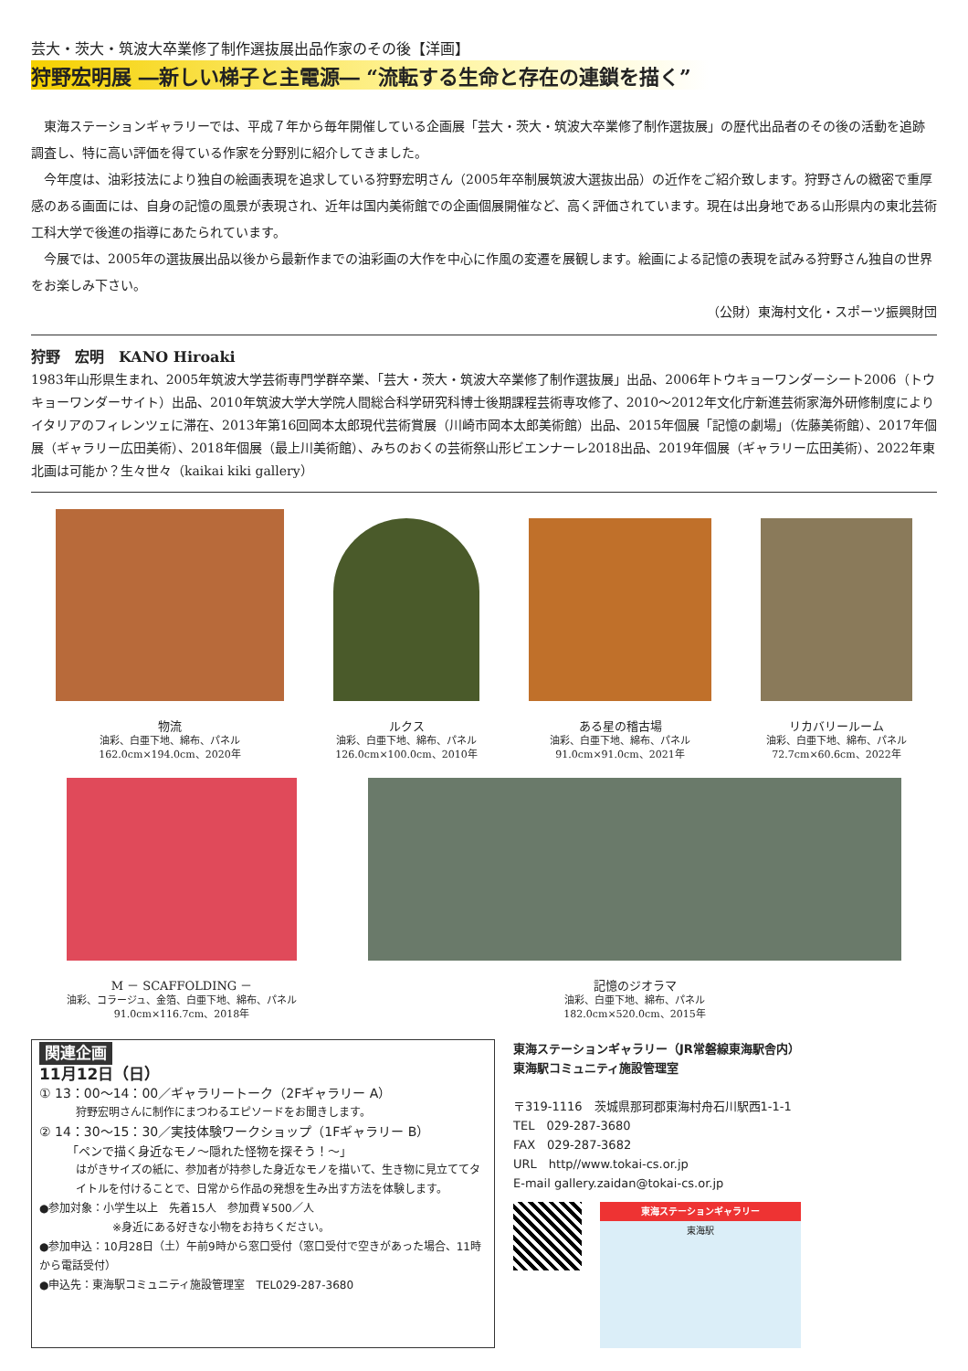芸大・茨大・筑波大卒業修了制作選抜展出品作家のその後【洋画】
狩野宏明展 ―新しい梯子と主電源― “流転する生命と存在の連鎖を描く”
東海ステーションギャラリーでは、平成７年から毎年開催している企画展「芸大・茨大・筑波大卒業修了制作選抜展」の歴代出品者のその後の活動を追跡調査し、特に高い評価を得ている作家を分野別に紹介してきました。
今年度は、油彩技法により独自の絵画表現を追求している狩野宏明さん（2005年卒制展筑波大選抜出品）の近作をご紹介致します。狩野さんの緻密で重厚感のある画面には、自身の記憶の風景が表現され、近年は国内美術館での企画個展開催など、高く評価されています。現在は出身地である山形県内の東北芸術工科大学で後進の指導にあたられています。
今展では、2005年の選抜展出品以後から最新作までの油彩画の大作を中心に作風の変遷を展観します。絵画による記憶の表現を試みる狩野さん独自の世界をお楽しみ下さい。
（公財）東海村文化・スポーツ振興財団
狩野　宏明　KANO Hiroaki
1983年山形県生まれ、2005年筑波大学芸術専門学群卒業、「芸大・茨大・筑波大卒業修了制作選抜展」出品、2006年トウキョーワンダーシート2006（トウキョーワンダーサイト）出品、2010年筑波大学大学院人間総合科学研究科博士後期課程芸術専攻修了、2010～2012年文化庁新進芸術家海外研修制度によりイタリアのフィレンツェに滞在、2013年第16回岡本太郎現代芸術賞展（川崎市岡本太郎美術館）出品、2015年個展「記憶の劇場」（佐藤美術館）、2017年個展（ギャラリー広田美術）、2018年個展（最上川美術館）、みちのおくの芸術祭山形ビエンナーレ2018出品、2019年個展（ギャラリー広田美術）、2022年東北画は可能か？生々世々（kaikai kiki gallery）
物流
油彩、白亜下地、綿布、パネル
162.0cm×194.0cm、2020年
ルクス
油彩、白亜下地、綿布、パネル
126.0cm×100.0cm、2010年
ある星の稽古場
油彩、白亜下地、綿布、パネル
91.0cm×91.0cm、2021年
リカバリールーム
油彩、白亜下地、綿布、パネル
72.7cm×60.6cm、2022年
M － SCAFFOLDING －
油彩、コラージュ、金箔、白亜下地、綿布、パネル
91.0cm×116.7cm、2018年
記憶のジオラマ
油彩、白亜下地、綿布、パネル
182.0cm×520.0cm、2015年
関連企画
11月12日（日）
① 13：00～14：00／ギャラリートーク（2Fギャラリー A）
狩野宏明さんに制作にまつわるエピソードをお聞きします。
② 14：30～15：30／実技体験ワークショップ（1Fギャラリー B）
「ペンで描く身近なモノ～隠れた怪物を探そう！～」
はがきサイズの紙に、参加者が持参した身近なモノを描いて、生き物に見立ててタイトルを付けることで、日常から作品の発想を生み出す方法を体験します。
●参加対象：小学生以上　先着15人　参加費￥500／人
※身近にある好きな小物をお持ちください。
●参加申込：10月28日（土）午前9時から窓口受付（窓口受付で空きがあった場合、11時から電話受付）
●申込先：東海駅コミュニティ施設管理室　TEL029-287-3680
東海ステーションギャラリー（JR常磐線東海駅舎内）
東海駅コミュニティ施設管理室
〒319-1116　茨城県那珂郡東海村舟石川駅西1-1-1
TEL　029-287-3680
FAX　029-287-3682
URL　http//www.tokai-cs.or.jp
E-mail gallery.zaidan@tokai-cs.or.jp
東海ステーションギャラリー
東海駅